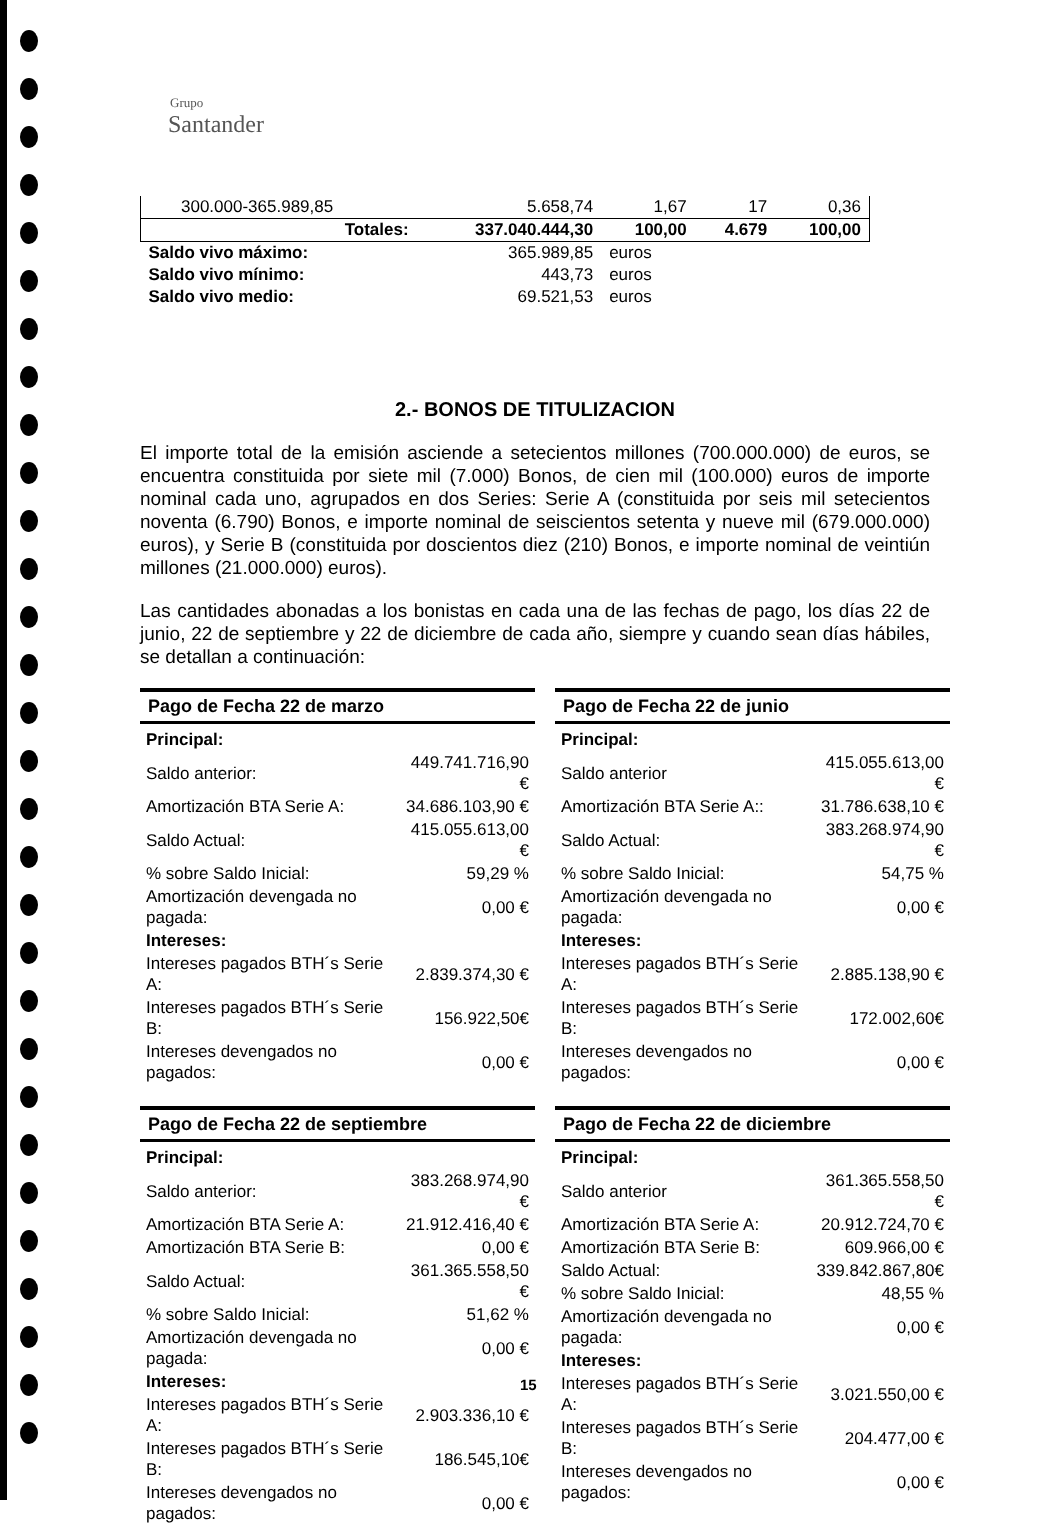Grupo
Santander
| 300.000-365.989,85 | 5.658,74 | 1,67 | 17 | 0,36 |
| Totales: | 337.040.444,30 | 100,00 | 4.679 | 100,00 |
| Saldo vivo máximo: | 365.989,85 | euros | | |
| Saldo vivo mínimo: | 443,73 | euros | | |
| Saldo vivo medio: | 69.521,53 | euros | | |
2.- BONOS DE TITULIZACION
El importe total de la emisión asciende a setecientos millones (700.000.000) de euros, se encuentra constituida por siete mil (7.000) Bonos, de cien mil (100.000) euros de importe nominal cada uno, agrupados en dos Series: Serie A (constituida por seis mil setecientos noventa (6.790) Bonos, e importe nominal de seiscientos setenta y nueve mil (679.000.000) euros), y Serie B (constituida por doscientos diez (210) Bonos, e importe nominal de veintiún millones (21.000.000) euros).
Las cantidades abonadas a los bonistas en cada una de las fechas de pago, los días 22 de junio, 22 de septiembre y 22 de diciembre de cada año, siempre y cuando sean días hábiles, se detallan a continuación:
Pago de Fecha 22 de marzo
| Principal: | |
| Saldo anterior: | 449.741.716,90 € |
| Amortización BTA Serie A: | 34.686.103,90 € |
| Saldo Actual: | 415.055.613,00 € |
| % sobre Saldo Inicial: | 59,29 % |
| Amortización devengada no pagada: | 0,00 € |
| Intereses: | |
| Intereses pagados BTH´s Serie A: | 2.839.374,30 € |
| Intereses pagados BTH´s Serie B: | 156.922,50€ |
| Intereses devengados no pagados: | 0,00 € |
Pago de Fecha 22 de junio
| Principal: | |
| Saldo anterior | 415.055.613,00 € |
| Amortización BTA Serie A:: | 31.786.638,10 € |
| Saldo Actual: | 383.268.974,90 € |
| % sobre Saldo Inicial: | 54,75 % |
| Amortización devengada no pagada: | 0,00 € |
| Intereses: | |
| Intereses pagados BTH´s Serie A: | 2.885.138,90 € |
| Intereses pagados BTH´s Serie B: | 172.002,60€ |
| Intereses devengados no pagados: | 0,00 € |
Pago de Fecha 22 de septiembre
| Principal: | |
| Saldo anterior: | 383.268.974,90 € |
| Amortización BTA Serie A: | 21.912.416,40 € |
| Amortización BTA Serie B: | 0,00 € |
| Saldo Actual: | 361.365.558,50 € |
| % sobre Saldo Inicial: | 51,62 % |
| Amortización devengada no pagada: | 0,00 € |
| Intereses: | |
| Intereses pagados BTH´s Serie A: | 2.903.336,10 € |
| Intereses pagados BTH´s Serie B: | 186.545,10€ |
| Intereses devengados no pagados: | 0,00 € |
Pago de Fecha 22 de diciembre
| Principal: | |
| Saldo anterior | 361.365.558,50 € |
| Amortización BTA Serie A: | 20.912.724,70 € |
| Amortización BTA Serie B: | 609.966,00 € |
| Saldo Actual: | 339.842.867,80€ |
| % sobre Saldo Inicial: | 48,55 % |
| Amortización devengada no pagada: | 0,00 € |
| Intereses: | |
| Intereses pagados BTH´s Serie A: | 3.021.550,00 € |
| Intereses pagados BTH´s Serie B: | 204.477,00 € |
| Intereses devengados no pagados: | 0,00 € |
15